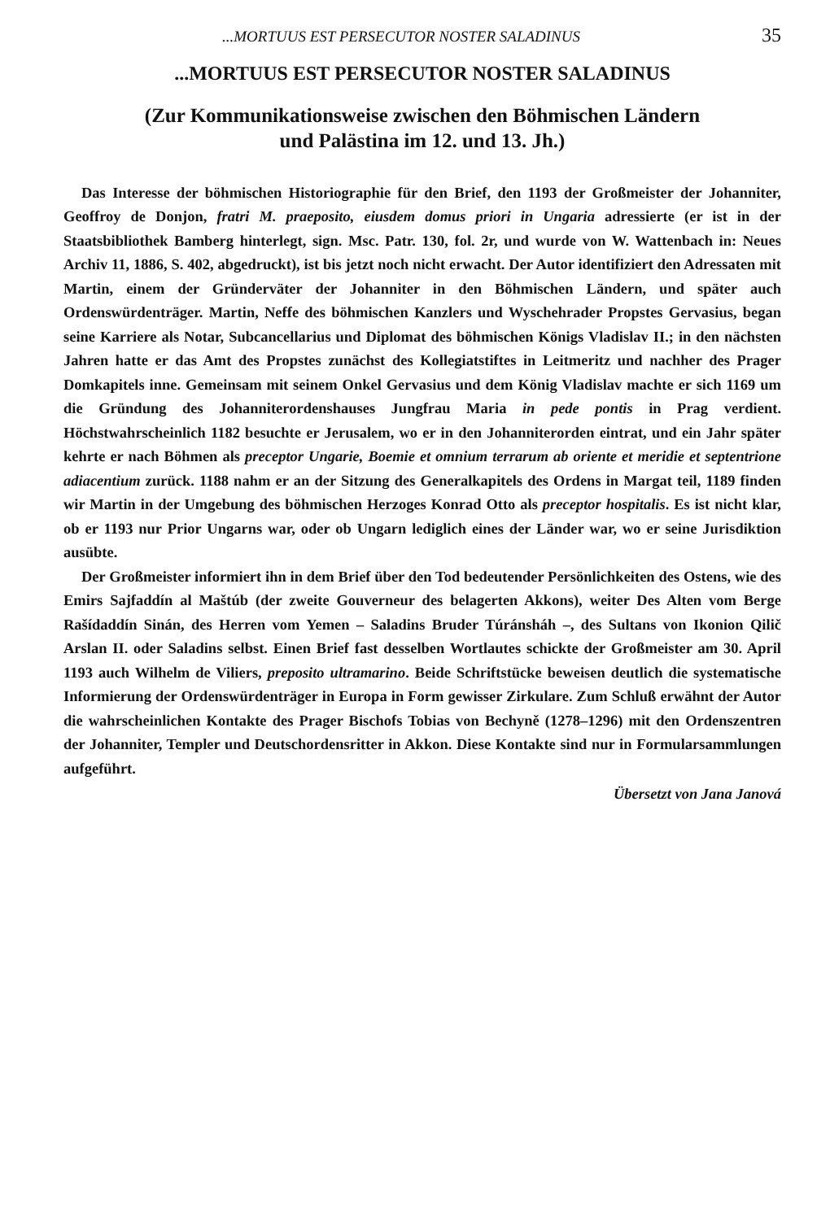...MORTUUS EST PERSECUTOR NOSTER SALADINUS 35
...MORTUUS EST PERSECUTOR NOSTER SALADINUS
(Zur Kommunikationsweise zwischen den Böhmischen Ländern
und Palästina im 12. und 13. Jh.)
Das Interesse der böhmischen Historiographie für den Brief, den 1193 der Großmeister der Johanniter, Geoffroy de Donjon, fratri M. praeposito, eiusdem domus priori in Ungaria adressierte (er ist in der Staatsbibliothek Bamberg hinterlegt, sign. Msc. Patr. 130, fol. 2r, und wurde von W. Wattenbach in: Neues Archiv 11, 1886, S. 402, abgedruckt), ist bis jetzt noch nicht erwacht. Der Autor identifiziert den Adressaten mit Martin, einem der Gründerväter der Johanniter in den Böhmischen Ländern, und später auch Ordenswürdenträger. Martin, Neffe des böhmischen Kanzlers und Wyschehrader Propstes Gervasius, began seine Karriere als Notar, Subcancellarius und Diplomat des böhmischen Königs Vladislav II.; in den nächsten Jahren hatte er das Amt des Propstes zunächst des Kollegiatstiftes in Leitmeritz und nachher des Prager Domkapitels inne. Gemeinsam mit seinem Onkel Gervasius und dem König Vladislav machte er sich 1169 um die Gründung des Johanniterordenshauses Jungfrau Maria in pede pontis in Prag verdient. Höchstwahrscheinlich 1182 besuchte er Jerusalem, wo er in den Johanniterorden eintrat, und ein Jahr später kehrte er nach Böhmen als preceptor Ungarie, Boemie et omnium terrarum ab oriente et meridie et septentrione adiacentium zurück. 1188 nahm er an der Sitzung des Generalkapitels des Ordens in Margat teil, 1189 finden wir Martin in der Umgebung des böhmischen Herzoges Konrad Otto als preceptor hospitalis. Es ist nicht klar, ob er 1193 nur Prior Ungarns war, oder ob Ungarn lediglich eines der Länder war, wo er seine Jurisdiktion ausübte.
Der Großmeister informiert ihn in dem Brief über den Tod bedeutender Persönlichkeiten des Ostens, wie des Emirs Sajfaddín al Maštúb (der zweite Gouverneur des belagerten Akkons), weiter Des Alten vom Berge Rašídaddín Sinán, des Herren vom Yemen – Saladins Bruder Túránsháh –, des Sultans von Ikonion Qilič Arslan II. oder Saladins selbst. Einen Brief fast desselben Wortlautes schickte der Großmeister am 30. April 1193 auch Wilhelm de Viliers, preposito ultramarino. Beide Schriftstücke beweisen deutlich die systematische Informierung der Ordenswürdenträger in Europa in Form gewisser Zirkulare. Zum Schluß erwähnt der Autor die wahrscheinlichen Kontakte des Prager Bischofs Tobias von Bechyně (1278–1296) mit den Ordenszentren der Johanniter, Templer und Deutschordensritter in Akkon. Diese Kontakte sind nur in Formularsammlungen aufgeführt.
Übersetzt von Jana Janová